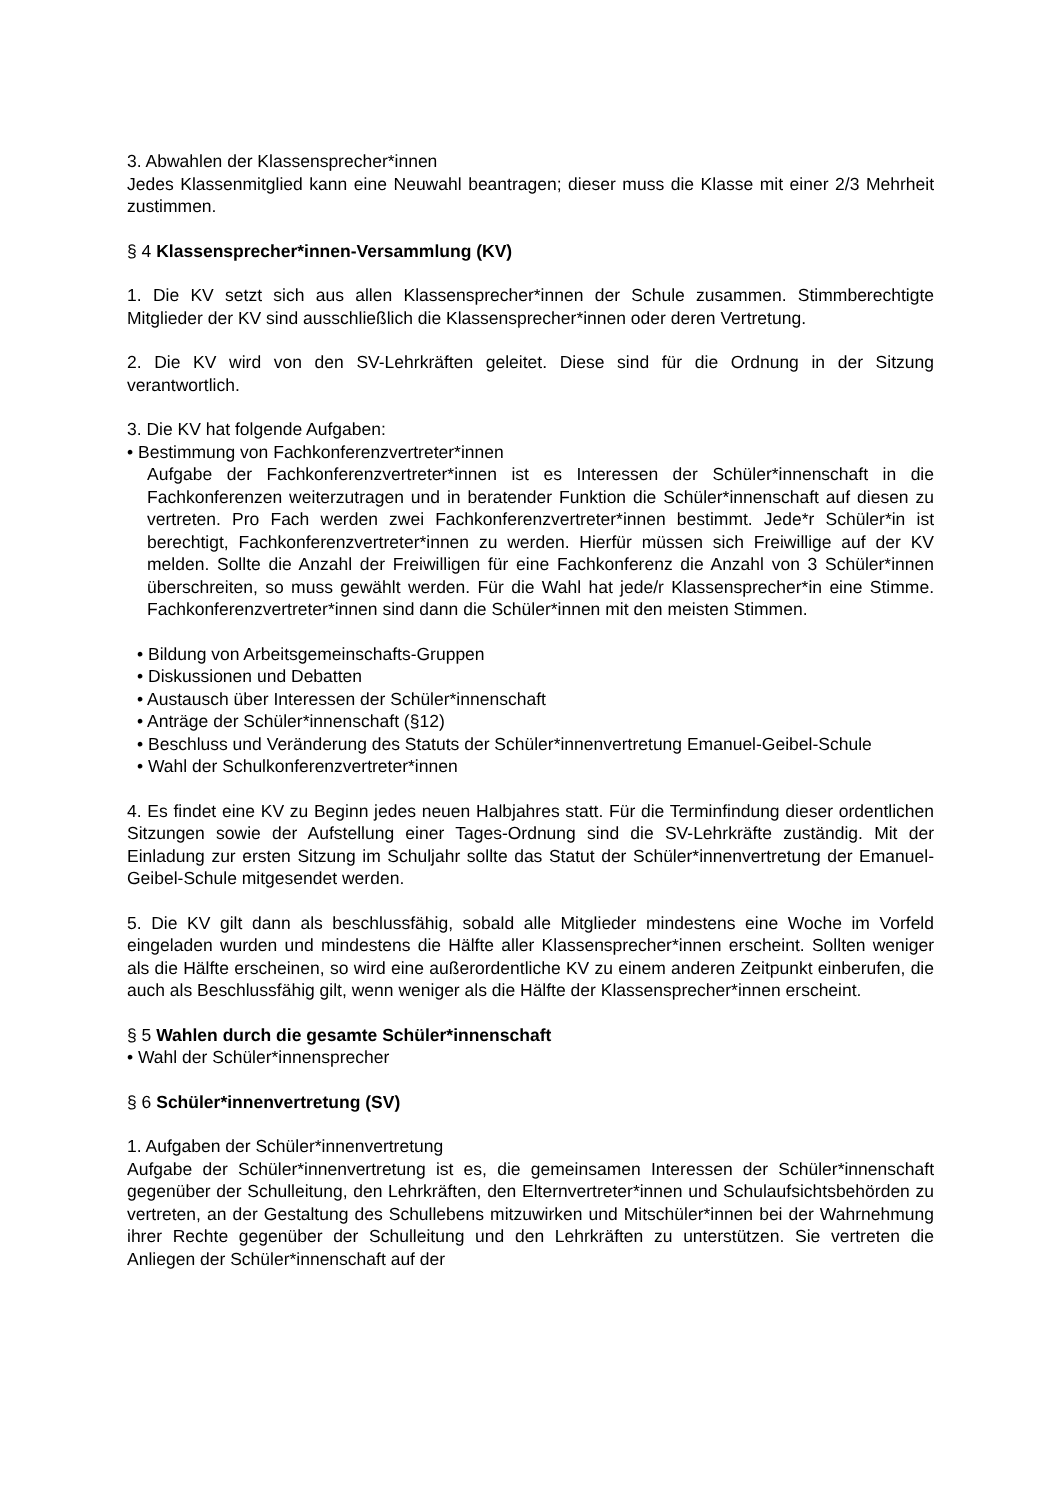3. Abwahlen der Klassensprecher*innen
Jedes Klassenmitglied kann eine Neuwahl beantragen; dieser muss die Klasse mit einer 2/3 Mehrheit zustimmen.
§ 4 Klassensprecher*innen-Versammlung (KV)
1. Die KV setzt sich aus allen Klassensprecher*innen der Schule zusammen. Stimmberechtigte Mitglieder der KV sind ausschließlich die Klassensprecher*innen oder deren Vertretung.
2. Die KV wird von den SV-Lehrkräften geleitet. Diese sind für die Ordnung in der Sitzung verantwortlich.
3. Die KV hat folgende Aufgaben:
• Bestimmung von Fachkonferenzvertreter*innen
Aufgabe der Fachkonferenzvertreter*innen ist es Interessen der Schüler*innenschaft in die Fachkonferenzen weiterzutragen und in beratender Funktion die Schüler*innenschaft auf diesen zu vertreten. Pro Fach werden zwei Fachkonferenzvertreter*innen bestimmt. Jede*r Schüler*in ist berechtigt, Fachkonferenzvertreter*innen zu werden. Hierfür müssen sich Freiwillige auf der KV melden. Sollte die Anzahl der Freiwilligen für eine Fachkonferenz die Anzahl von 3 Schüler*innen überschreiten, so muss gewählt werden. Für die Wahl hat jede/r Klassensprecher*in eine Stimme. Fachkonferenzvertreter*innen sind dann die Schüler*innen mit den meisten Stimmen.
• Bildung von Arbeitsgemeinschafts-Gruppen
• Diskussionen und Debatten
• Austausch über Interessen der Schüler*innenschaft
• Anträge der Schüler*innenschaft (§12)
• Beschluss und Veränderung des Statuts der Schüler*innenvertretung Emanuel-Geibel-Schule
• Wahl der Schulkonferenzvertreter*innen
4. Es findet eine KV zu Beginn jedes neuen Halbjahres statt. Für die Terminfindung dieser ordentlichen Sitzungen sowie der Aufstellung einer Tages-Ordnung sind die SV-Lehrkräfte zuständig. Mit der Einladung zur ersten Sitzung im Schuljahr sollte das Statut der Schüler*innenvertretung der Emanuel-Geibel-Schule mitgesendet werden.
5. Die KV gilt dann als beschlussfähig, sobald alle Mitglieder mindestens eine Woche im Vorfeld eingeladen wurden und mindestens die Hälfte aller Klassensprecher*innen erscheint. Sollten weniger als die Hälfte erscheinen, so wird eine außerordentliche KV zu einem anderen Zeitpunkt einberufen, die auch als Beschlussfähig gilt, wenn weniger als die Hälfte der Klassensprecher*innen erscheint.
§ 5 Wahlen durch die gesamte Schüler*innenschaft
• Wahl der Schüler*innensprecher
§ 6 Schüler*innenvertretung (SV)
1. Aufgaben der Schüler*innenvertretung
Aufgabe der Schüler*innenvertretung ist es, die gemeinsamen Interessen der Schüler*innenschaft gegenüber der Schulleitung, den Lehrkräften, den Elternvertreter*innen und Schulaufsichtsbehörden zu vertreten, an der Gestaltung des Schullebens mitzuwirken und Mitschüler*innen bei der Wahrnehmung ihrer Rechte gegenüber der Schulleitung und den Lehrkräften zu unterstützen. Sie vertreten die Anliegen der Schüler*innenschaft auf der